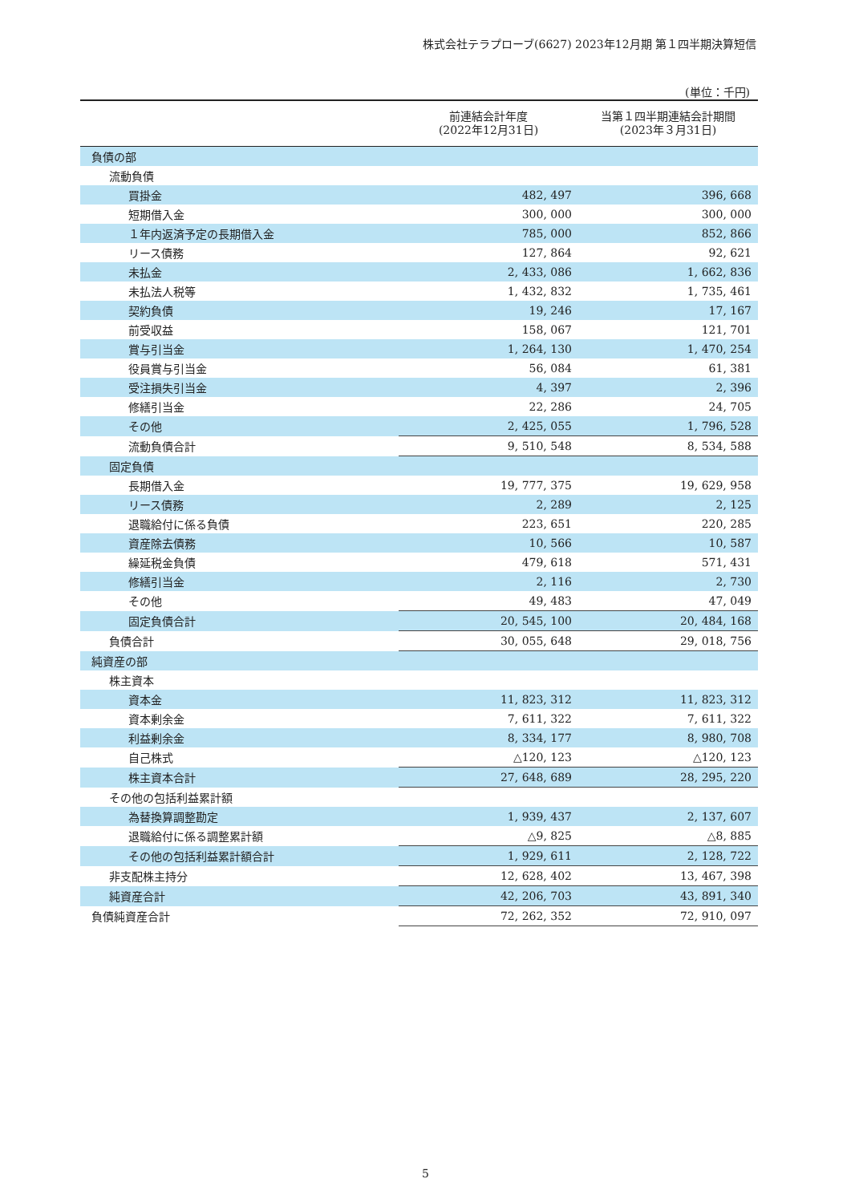株式会社テラプローブ(6627) 2023年12月期 第１四半期決算短信
(単位：千円)
| | 前連結会計年度 (2022年12月31日) | 当第１四半期連結会計期間 (2023年３月31日) |
| --- | --- | --- |
| 負債の部 | | |
| 流動負債 | | |
| 買掛金 | 482, 497 | 396, 668 |
| 短期借入金 | 300, 000 | 300, 000 |
| １年内返済予定の長期借入金 | 785, 000 | 852, 866 |
| リース債務 | 127, 864 | 92, 621 |
| 未払金 | 2, 433, 086 | 1, 662, 836 |
| 未払法人税等 | 1, 432, 832 | 1, 735, 461 |
| 契約負債 | 19, 246 | 17, 167 |
| 前受収益 | 158, 067 | 121, 701 |
| 賞与引当金 | 1, 264, 130 | 1, 470, 254 |
| 役員賞与引当金 | 56, 084 | 61, 381 |
| 受注損失引当金 | 4, 397 | 2, 396 |
| 修繕引当金 | 22, 286 | 24, 705 |
| その他 | 2, 425, 055 | 1, 796, 528 |
| 流動負債合計 | 9, 510, 548 | 8, 534, 588 |
| 固定負債 | | |
| 長期借入金 | 19, 777, 375 | 19, 629, 958 |
| リース債務 | 2, 289 | 2, 125 |
| 退職給付に係る負債 | 223, 651 | 220, 285 |
| 資産除去債務 | 10, 566 | 10, 587 |
| 繰延税金負債 | 479, 618 | 571, 431 |
| 修繕引当金 | 2, 116 | 2, 730 |
| その他 | 49, 483 | 47, 049 |
| 固定負債合計 | 20, 545, 100 | 20, 484, 168 |
| 負債合計 | 30, 055, 648 | 29, 018, 756 |
| 純資産の部 | | |
| 株主資本 | | |
| 資本金 | 11, 823, 312 | 11, 823, 312 |
| 資本剰余金 | 7, 611, 322 | 7, 611, 322 |
| 利益剰余金 | 8, 334, 177 | 8, 980, 708 |
| 自己株式 | △120, 123 | △120, 123 |
| 株主資本合計 | 27, 648, 689 | 28, 295, 220 |
| その他の包括利益累計額 | | |
| 為替換算調整勘定 | 1, 939, 437 | 2, 137, 607 |
| 退職給付に係る調整累計額 | △9, 825 | △8, 885 |
| その他の包括利益累計額合計 | 1, 929, 611 | 2, 128, 722 |
| 非支配株主持分 | 12, 628, 402 | 13, 467, 398 |
| 純資産合計 | 42, 206, 703 | 43, 891, 340 |
| 負債純資産合計 | 72, 262, 352 | 72, 910, 097 |
5